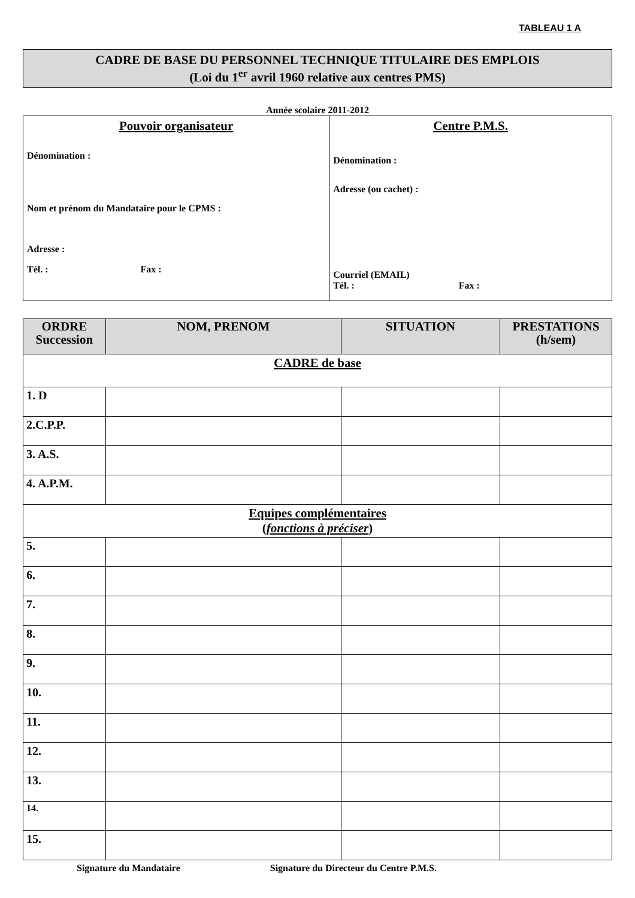TABLEAU 1 A
CADRE DE BASE DU PERSONNEL TECHNIQUE TITULAIRE DES EMPLOIS
(Loi du 1<sup>er</sup> avril 1960 relative aux centres PMS)
Année scolaire 2011-2012
| Pouvoir organisateur Dénomination : Nom et prénom du Mandataire pour le CPMS : Adresse : Tél. : Fax : | Centre P.M.S. Dénomination : Adresse (ou cachet) : Courriel (EMAIL) Tél. : Fax : |
| ORDRE Succession | NOM, PRENOM | SITUATION | PRESTATIONS (h/sem) |
| --- | --- | --- | --- |
| CADRE de base | | | |
| 1. D | | | |
| 2.C.P.P. | | | |
| 3. A.S. | | | |
| 4. A.P.M. | | | |
| Equipes complémentaires ( fonctions à préciser ) | | | |
| 5. | | | |
| 6. | | | |
| 7. | | | |
| 8. | | | |
| 9. | | | |
| 10. | | | |
| 11. | | | |
| 12. | | | |
| 13. | | | |
| 14. | | | |
| 15. | | | |
Signature du Mandataire Signature du Directeur du Centre P.M.S.